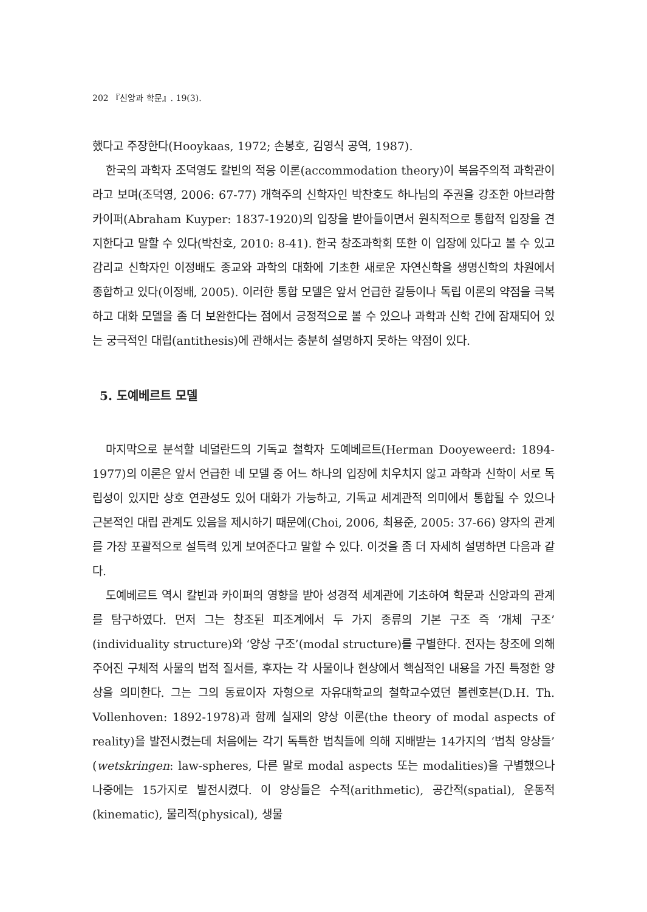202 『신앙과 학문』. 19(3).
했다고 주장한다(Hooykaas, 1972; 손봉호, 김영식 공역, 1987).
한국의 과학자 조덕영도 칼빈의 적응 이론(accommodation theory)이 복음주의적 과학관이라고 보며(조덕영, 2006: 67-77) 개혁주의 신학자인 박찬호도 하나님의 주권을 강조한 아브라함 카이퍼(Abraham Kuyper: 1837-1920)의 입장을 받아들이면서 원칙적으로 통합적 입장을 견지한다고 말할 수 있다(박찬호, 2010: 8-41). 한국 창조과학회 또한 이 입장에 있다고 볼 수 있고 감리교 신학자인 이정배도 종교와 과학의 대화에 기초한 새로운 자연신학을 생명신학의 차원에서 종합하고 있다(이정배, 2005). 이러한 통합 모델은 앞서 언급한 갈등이나 독립 이론의 약점을 극복하고 대화 모델을 좀 더 보완한다는 점에서 긍정적으로 볼 수 있으나 과학과 신학 간에 잠재되어 있는 궁극적인 대립(antithesis)에 관해서는 충분히 설명하지 못하는 약점이 있다.
5. 도예베르트 모델
마지막으로 분석할 네덜란드의 기독교 철학자 도예베르트(Herman Dooyeweerd: 1894-1977)의 이론은 앞서 언급한 네 모델 중 어느 하나의 입장에 치우치지 않고 과학과 신학이 서로 독립성이 있지만 상호 연관성도 있어 대화가 가능하고, 기독교 세계관적 의미에서 통합될 수 있으나 근본적인 대립 관계도 있음을 제시하기 때문에(Choi, 2006, 최용준, 2005: 37-66) 양자의 관계를 가장 포괄적으로 설득력 있게 보여준다고 말할 수 있다. 이것을 좀 더 자세히 설명하면 다음과 같다.
도예베르트 역시 칼빈과 카이퍼의 영향을 받아 성경적 세계관에 기초하여 학문과 신앙과의 관계를 탐구하였다. 먼저 그는 창조된 피조계에서 두 가지 종류의 기본 구조 즉 ‘개체 구조’ (individuality structure)와 ‘양상 구조’(modal structure)를 구별한다. 전자는 창조에 의해 주어진 구체적 사물의 법적 질서를, 후자는 각 사물이나 현상에서 핵심적인 내용을 가진 특정한 양상을 의미한다. 그는 그의 동료이자 자형으로 자유대학교의 철학교수였던 볼렌호븐(D.H. Th. Vollenhoven: 1892-1978)과 함께 실재의 양상 이론(the theory of modal aspects of reality)을 발전시켰는데 처음에는 각기 독특한 법칙들에 의해 지배받는 14가지의 ‘법칙 양상들’ (wetskringen: law-spheres, 다른 말로 modal aspects 또는 modalities)을 구별했으나 나중에는 15가지로 발전시켰다. 이 양상들은 수적(arithmetic), 공간적(spatial), 운동적(kinematic), 물리적(physical), 생물